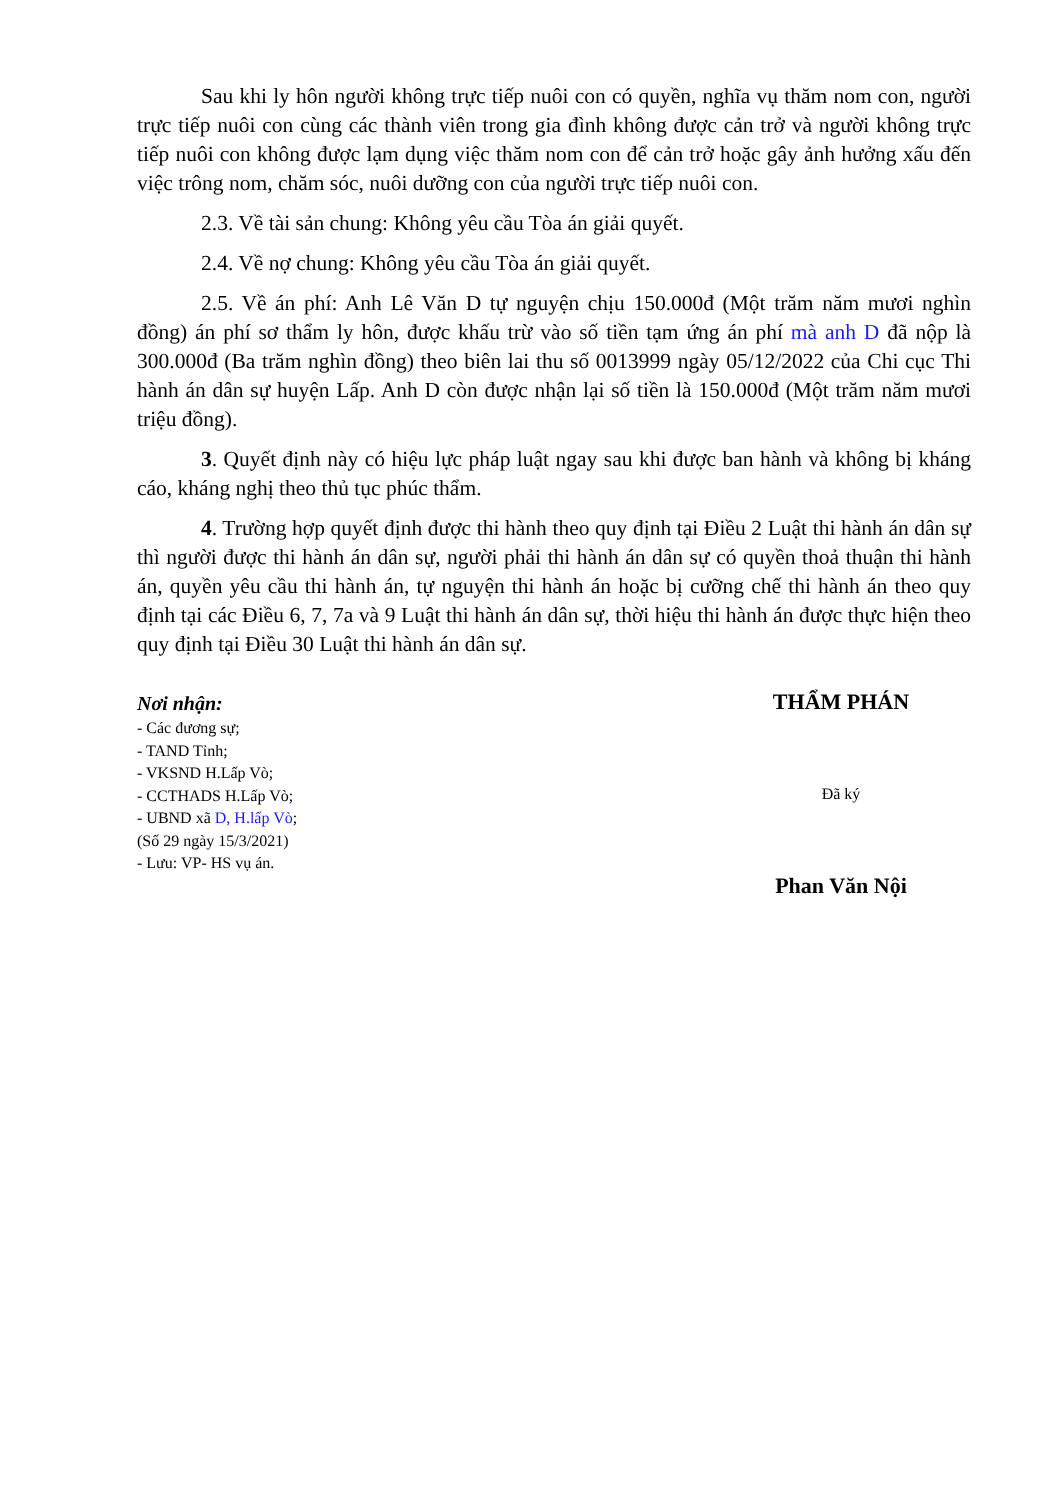Sau khi ly hôn người không trực tiếp nuôi con có quyền, nghĩa vụ thăm nom con, người trực tiếp nuôi con cùng các thành viên trong gia đình không được cản trở và người không trực tiếp nuôi con không được lạm dụng việc thăm nom con để cản trở hoặc gây ảnh hưởng xấu đến việc trông nom, chăm sóc, nuôi dưỡng con của người trực tiếp nuôi con.
2.3. Về tài sản chung: Không yêu cầu Tòa án giải quyết.
2.4. Về nợ chung: Không yêu cầu Tòa án giải quyết.
2.5. Về án phí: Anh Lê Văn D tự nguyện chịu 150.000đ (Một trăm năm mươi nghìn đồng) án phí sơ thẩm ly hôn, được khấu trừ vào số tiền tạm ứng án phí mà anh D đã nộp là 300.000đ (Ba trăm nghìn đồng) theo biên lai thu số 0013999 ngày 05/12/2022 của Chi cục Thi hành án dân sự huyện Lấp. Anh D còn được nhận lại số tiền là 150.000đ (Một trăm năm mươi triệu đồng).
3. Quyết định này có hiệu lực pháp luật ngay sau khi được ban hành và không bị kháng cáo, kháng nghị theo thủ tục phúc thẩm.
4. Trường hợp quyết định được thi hành theo quy định tại Điều 2 Luật thi hành án dân sự thì người được thi hành án dân sự, người phải thi hành án dân sự có quyền thoả thuận thi hành án, quyền yêu cầu thi hành án, tự nguyện thi hành án hoặc bị cưỡng chế thi hành án theo quy định tại các Điều 6, 7, 7a và 9 Luật thi hành án dân sự, thời hiệu thi hành án được thực hiện theo quy định tại Điều 30 Luật thi hành án dân sự.
Nơi nhận:
- Các đương sự;
- TAND Tỉnh;
- VKSND H.Lấp Vò;
- CCTHADS H.Lấp Vò;
- UBND xã D, H.lấp Vò;
(Số 29 ngày 15/3/2021)
- Lưu: VP- HS vụ án.
THẨM PHÁN
Đã ký
Phan Văn Nội